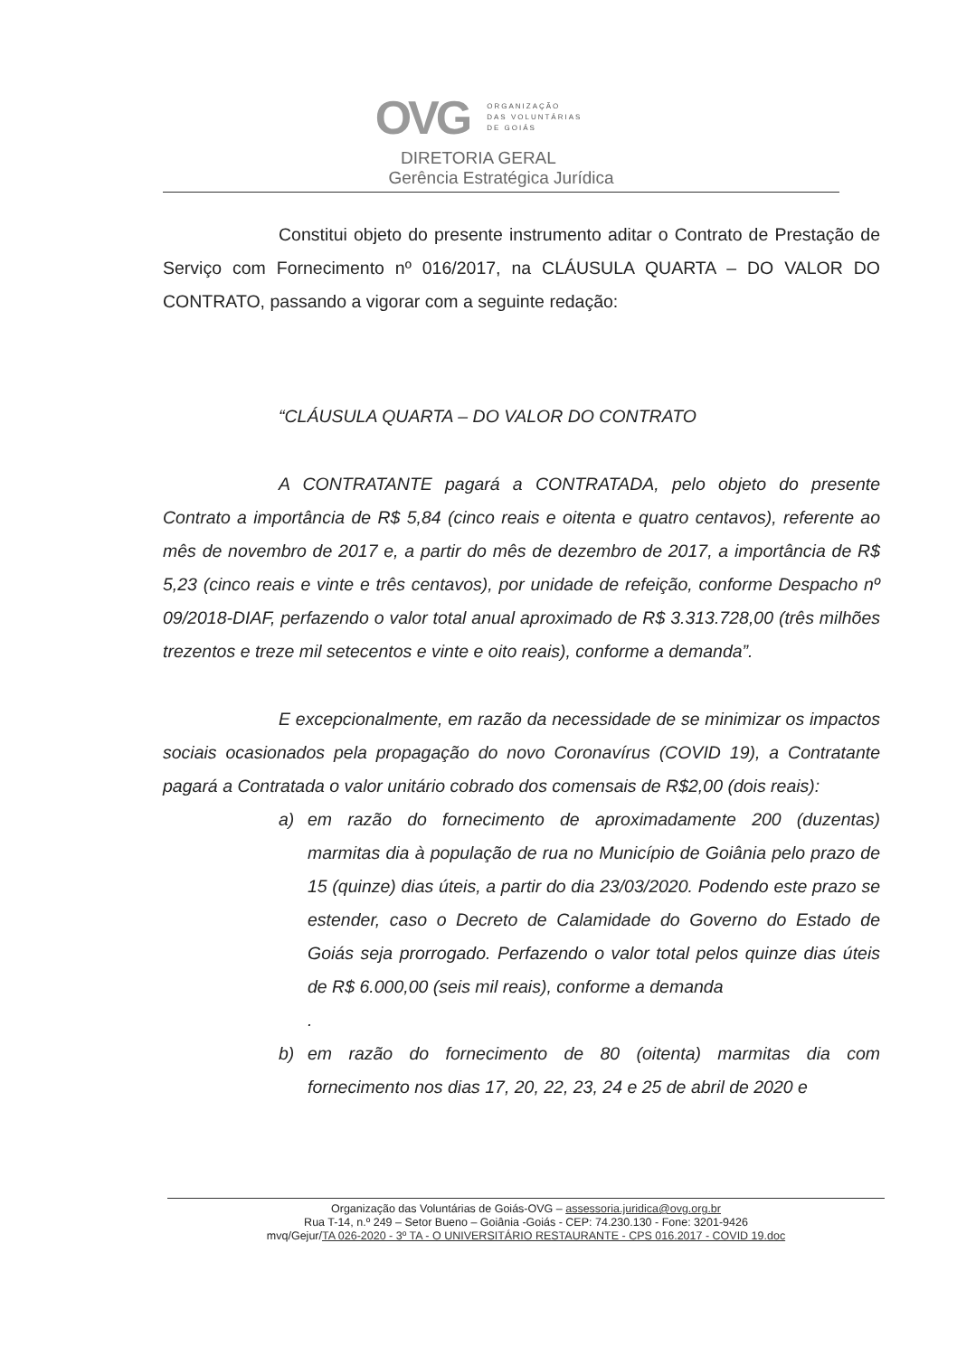OVG
ORGANIZAÇÃO
DAS VOLUNTÁRIAS
DE GOIÁS
DIRETORIA GERAL
Gerência Estratégica Jurídica
Constitui objeto do presente instrumento aditar o Contrato de Prestação de Serviço com Fornecimento nº 016/2017, na CLÁUSULA QUARTA – DO VALOR DO CONTRATO, passando a vigorar com a seguinte redação:
“CLÁUSULA QUARTA – DO VALOR DO CONTRATO
A CONTRATANTE pagará a CONTRATADA, pelo objeto do presente Contrato a importância de R$ 5,84 (cinco reais e oitenta e quatro centavos), referente ao mês de novembro de 2017 e, a partir do mês de dezembro de 2017, a importância de R$ 5,23 (cinco reais e vinte e três centavos), por unidade de refeição, conforme Despacho nº 09/2018-DIAF, perfazendo o valor total anual aproximado de R$ 3.313.728,00 (três milhões trezentos e treze mil setecentos e vinte e oito reais), conforme a demanda”.
E excepcionalmente, em razão da necessidade de se minimizar os impactos sociais ocasionados pela propagação do novo Coronavírus (COVID 19), a Contratante pagará a Contratada o valor unitário cobrado dos comensais de R$2,00 (dois reais):
a) em razão do fornecimento de aproximadamente 200 (duzentas) marmitas dia à população de rua no Município de Goiânia pelo prazo de 15 (quinze) dias úteis, a partir do dia 23/03/2020. Podendo este prazo se estender, caso o Decreto de Calamidade do Governo do Estado de Goiás seja prorrogado. Perfazendo o valor total pelos quinze dias úteis de R$ 6.000,00 (seis mil reais), conforme a demanda
.
b) em razão do fornecimento de 80 (oitenta) marmitas dia com fornecimento nos dias 17, 20, 22, 23, 24 e 25 de abril de 2020 e
Organização das Voluntárias de Goiás-OVG – assessoria.juridica@ovg.org.br
Rua T-14, n.º 249 – Setor Bueno – Goiânia -Goiás - CEP: 74.230.130 - Fone: 3201-9426
mvq/Gejur/TA 026-2020 - 3º TA - O UNIVERSITÁRIO RESTAURANTE - CPS 016.2017 - COVID 19.doc